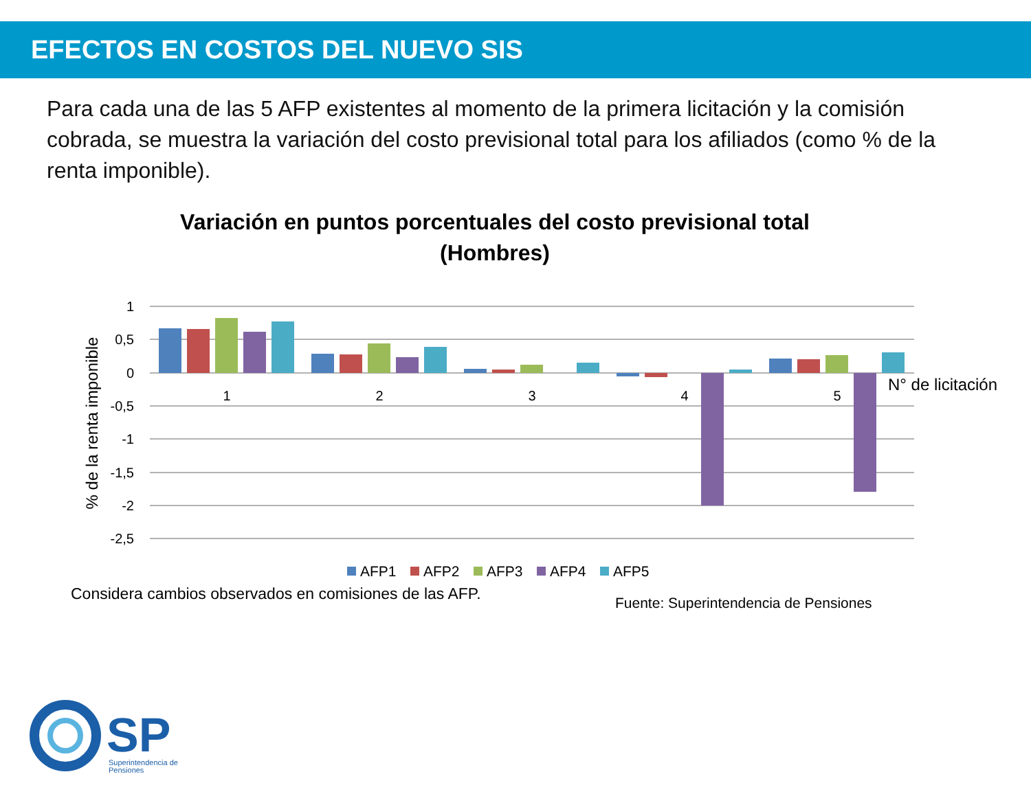EFECTOS EN COSTOS DEL NUEVO SIS
Para cada una de las 5 AFP existentes al momento de la primera licitación y la comisión cobrada, se muestra la variación del costo previsional total para los afiliados (como % de la renta imponible).
Variación en puntos porcentuales del costo previsional total (Hombres)
1
0,5
0
-0,5
-1
-1,5
-2
-2,5
% de la renta imponible
1
2
3
4
5
N° de licitación
AFP1
AFP2
AFP3
AFP4
AFP5
Considera cambios observados en comisiones de las AFP.
Fuente: Superintendencia de Pensiones
SP
Superintendencia de
Pensiones